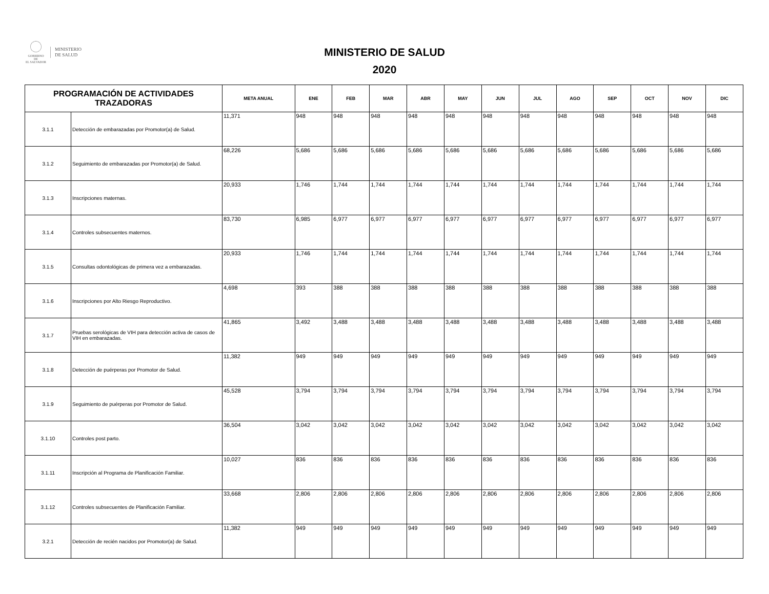GOBIERNO DE
EL SALVADOR
MINISTERIO
DE SALUD
MINISTERIO DE SALUD
2020
| PROGRAMACIÓN DE ACTIVIDADES TRAZADORAS | | META ANUAL | ENE | FEB | MAR | ABR | MAY | JUN | JUL | AGO | SEP | OCT | NOV | DIC |
| --- | --- | --- | --- | --- | --- | --- | --- | --- | --- | --- | --- | --- | --- | --- |
| 3.1.1 | Detección de embarazadas por Promotor(a) de Salud. | 11,371 | 948 | 948 | 948 | 948 | 948 | 948 | 948 | 948 | 948 | 948 | 948 | 948 |
| 3.1.2 | Seguimiento de embarazadas por Promotor(a) de Salud. | 68,226 | 5,686 | 5,686 | 5,686 | 5,686 | 5,686 | 5,686 | 5,686 | 5,686 | 5,686 | 5,686 | 5,686 | 5,686 |
| 3.1.3 | Inscripciones maternas. | 20,933 | 1,746 | 1,744 | 1,744 | 1,744 | 1,744 | 1,744 | 1,744 | 1,744 | 1,744 | 1,744 | 1,744 | 1,744 |
| 3.1.4 | Controles subsecuentes maternos. | 83,730 | 6,985 | 6,977 | 6,977 | 6,977 | 6,977 | 6,977 | 6,977 | 6,977 | 6,977 | 6,977 | 6,977 | 6,977 |
| 3.1.5 | Consultas odontológicas de primera vez a embarazadas. | 20,933 | 1,746 | 1,744 | 1,744 | 1,744 | 1,744 | 1,744 | 1,744 | 1,744 | 1,744 | 1,744 | 1,744 | 1,744 |
| 3.1.6 | Inscripciones por Alto Riesgo Reproductivo. | 4,698 | 393 | 388 | 388 | 388 | 388 | 388 | 388 | 388 | 388 | 388 | 388 | 388 |
| 3.1.7 | Pruebas serológicas de VIH para detección activa de casos de VIH en embarazadas. | 41,865 | 3,492 | 3,488 | 3,488 | 3,488 | 3,488 | 3,488 | 3,488 | 3,488 | 3,488 | 3,488 | 3,488 | 3,488 |
| 3.1.8 | Detección de puérperas por Promotor de Salud. | 11,382 | 949 | 949 | 949 | 949 | 949 | 949 | 949 | 949 | 949 | 949 | 949 | 949 |
| 3.1.9 | Seguimiento de puérperas por Promotor de Salud. | 45,528 | 3,794 | 3,794 | 3,794 | 3,794 | 3,794 | 3,794 | 3,794 | 3,794 | 3,794 | 3,794 | 3,794 | 3,794 |
| 3.1.10 | Controles post parto. | 36,504 | 3,042 | 3,042 | 3,042 | 3,042 | 3,042 | 3,042 | 3,042 | 3,042 | 3,042 | 3,042 | 3,042 | 3,042 |
| 3.1.11 | Inscripción al Programa de Planificación Familiar. | 10,027 | 836 | 836 | 836 | 836 | 836 | 836 | 836 | 836 | 836 | 836 | 836 | 836 |
| 3.1.12 | Controles subsecuentes de Planificación Familiar. | 33,668 | 2,806 | 2,806 | 2,806 | 2,806 | 2,806 | 2,806 | 2,806 | 2,806 | 2,806 | 2,806 | 2,806 | 2,806 |
| 3.2.1 | Detección de recién nacidos por Promotor(a) de Salud. | 11,382 | 949 | 949 | 949 | 949 | 949 | 949 | 949 | 949 | 949 | 949 | 949 | 949 |